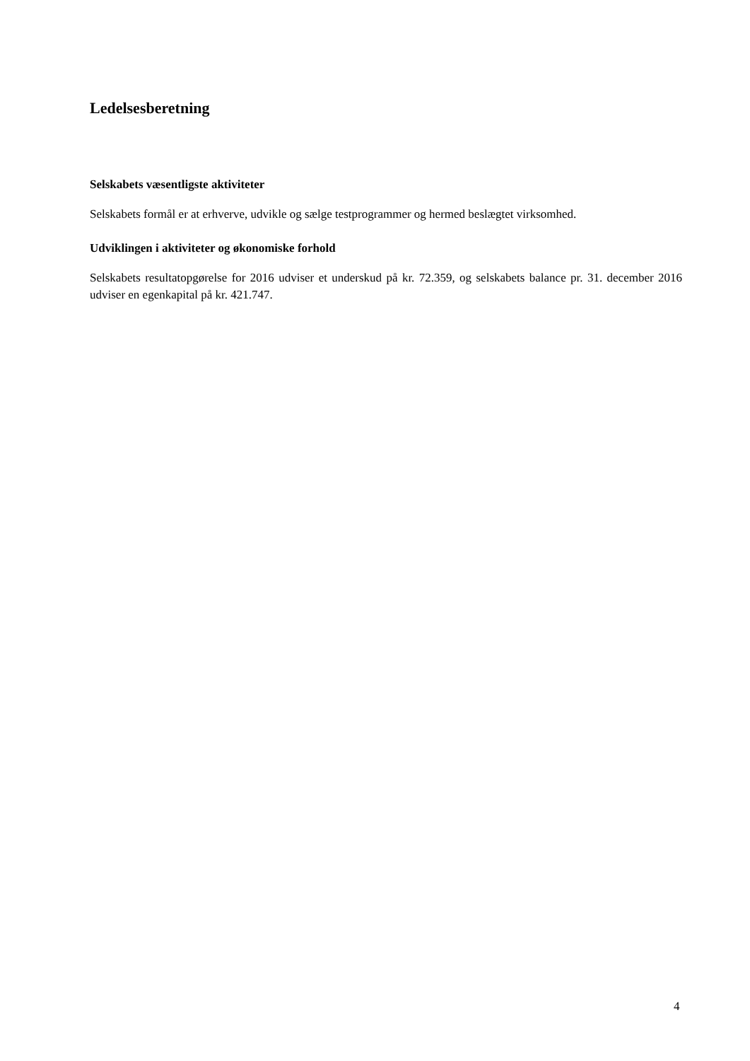Ledelsesberetning
Selskabets væsentligste aktiviteter
Selskabets formål er at erhverve, udvikle og sælge testprogrammer og hermed beslægtet virksomhed.
Udviklingen i aktiviteter og økonomiske forhold
Selskabets resultatopgørelse for 2016 udviser et underskud på kr. 72.359, og selskabets balance pr. 31. december 2016 udviser en egenkapital på kr. 421.747.
4